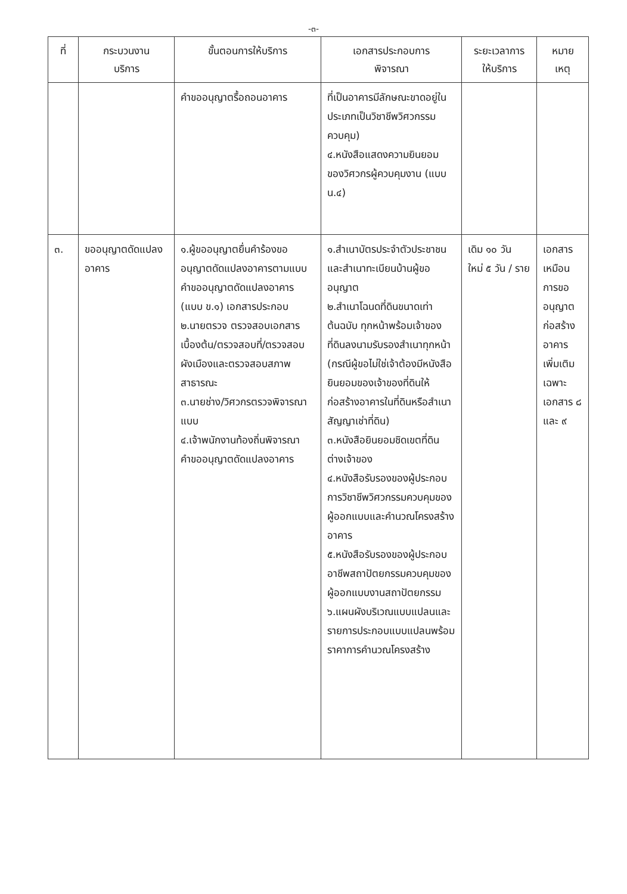-๓-
| ที่ | กระบวนงาน บริการ | ขั้นตอนการให้บริการ | เอกสารประกอบการ พิจารณา | ระยะเวลาการ ให้บริการ | หมาย เหตุ |
| --- | --- | --- | --- | --- | --- |
| | | คำขออนุญาตรื้อถอนอาคาร | ที่เป็นอาคารมีลักษณะขาดอยู่ในประเภทเป็นวิชาชีพวิศวกรรมควบคุม) ๔.หนังสือแสดงความยินยอมของวิศวกรผู้ควบคุมงาน (แบบ น.๔) | | |
| ๓. | ขออนุญาตดัดแปลงอาคาร | ๑.ผู้ขออนุญาตยื่นคำร้องขออนุญาตดัดแปลงอาคารตามแบบคำขออนุญาตดัดแปลงอาคาร (แบบ ข.๑) เอกสารประกอบ ๒.นายตรวจ ตรวจสอบเอกสารเบื้องต้น/ตรวจสอบที่/ตรวจสอบผังเมืองและตรวจสอบสภาพสาธารณะ ๓.นายช่าง/วิศวกรตรวจพิจารณาแบบ ๔.เจ้าพนักงานท้องถิ่นพิจารณาคำขออนุญาตดัดแปลงอาคาร | ๑.สำเนาบัตรประจำตัวประชาชนและสำเนาทะเบียนบ้านผู้ขออนุญาต ๒.สำเนาโฉนดที่ดินขนาดเท่าต้นฉบับ ทุกหน้าพร้อมเจ้าของที่ดินลงนามรับรองสำเนาทุกหน้า (กรณีผู้ขอไม่ใช่เจ้าต้องมีหนังสือยินยอมของเจ้าของที่ดินให้ก่อสร้างอาคารในที่ดินหรือสำเนาสัญญาเช่าที่ดิน) ๓.หนังสือยินยอมชิดเขตที่ดินต่างเจ้าของ ๔.หนังสือรับรองของผู้ประกอบการวิชาชีพวิศวกรรมควบคุมของผู้ออกแบบและคำนวณโครงสร้างอาคาร ๕.หนังสือรับรองของผู้ประกอบอาชีพสถาปัตยกรรมควบคุมของผู้ออกแบบงานสถาปัตยกรรม ๖.แผนผังบริเวณแบบแปลนและรายการประกอบแบบแปลนพร้อมราคาการคำนวณโครงสร้าง | เดิม ๑๐ วัน ใหม่ ๕ วัน / ราย | เอกสารเหมือนการขออนุญาตก่อสร้างอาคารเพิ่มเติมเฉพาะเอกสาร ๘ และ ๙ |